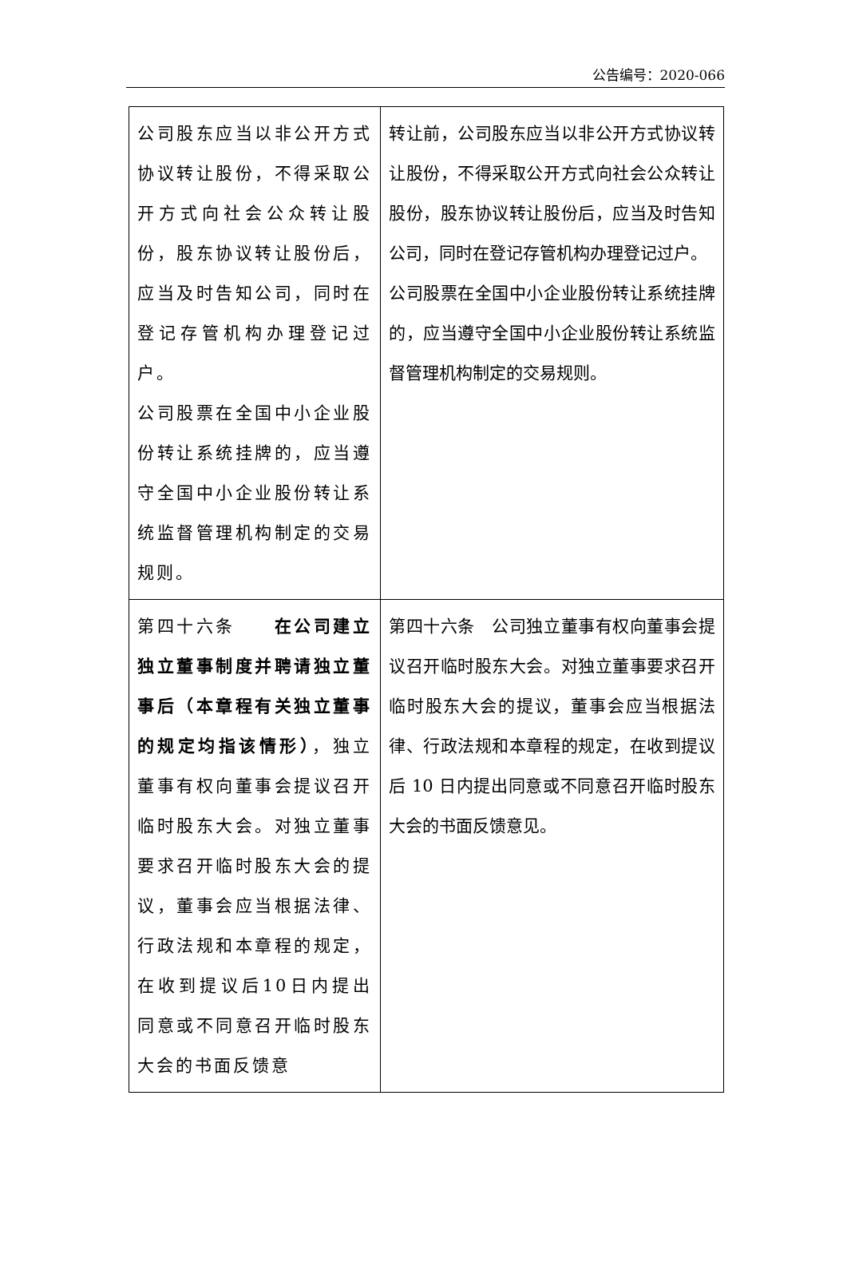公告编号：2020-066
| 公司股东应当以非公开方式协议转让股份，不得采取公开方式向社会公众转让股份，股东协议转让股份后，应当及时告知公司，同时在登记存管机构办理登记过户。 公司股票在全国中小企业股份转让系统挂牌的，应当遵守全国中小企业股份转让系统监督管理机构制定的交易规则。 | 转让前，公司股东应当以非公开方式协议转让股份，不得采取公开方式向社会公众转让股份，股东协议转让股份后，应当及时告知公司，同时在登记存管机构办理登记过户。 公司股票在全国中小企业股份转让系统挂牌的，应当遵守全国中小企业股份转让系统监督管理机构制定的交易规则。 |
| 第四十六条 在公司建立独立董事制度并聘请独立董事后（本章程有关独立董事的规定均指该情形） ，独立董事有权向董事会提议召开临时股东大会。对独立董事要求召开临时股东大会的提议，董事会应当根据法律、行政法规和本章程的规定，在收到提议后10日内提出同意或不同意召开临时股东大会的书面反馈意 | 第四十六条 公司独立董事有权向董事会提议召开临时股东大会。对独立董事要求召开临时股东大会的提议，董事会应当根据法律、行政法规和本章程的规定，在收到提议后 10 日内提出同意或不同意召开临时股东大会的书面反馈意见。 |